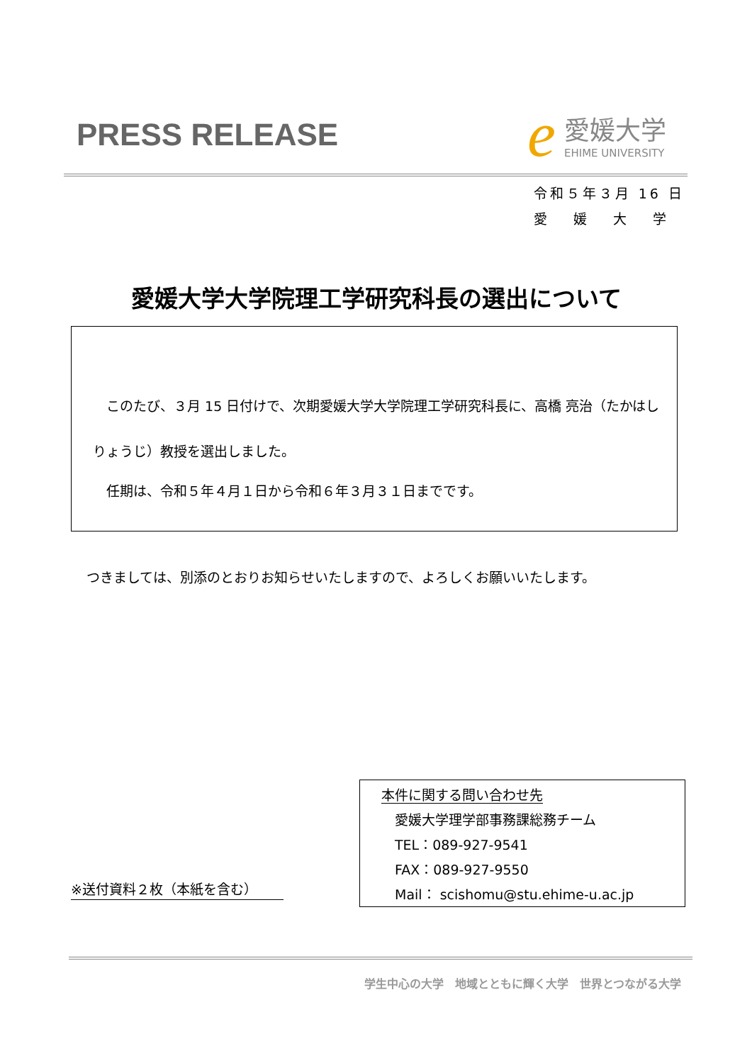PRESS RELEASE
e
愛媛大学
EHIME UNIVERSITY
令和５年３月 16 日
愛　 媛　 大　 学
愛媛大学大学院理工学研究科長の選出について
　このたび、３月 15 日付けで、次期愛媛大学大学院理工学研究科長に、高橋 亮治（たかはし りょうじ）教授を選出しました。
　任期は、令和５年４月１日から令和６年３月３１日までです。
つきましては、別添のとおりお知らせいたしますので、よろしくお願いいたします。
本件に関する問い合わせ先
　愛媛大学理学部事務課総務チーム
　TEL：089-927-9541
　FAX：089-927-9550
　Mail： scishomu@stu.ehime-u.ac.jp
※送付資料２枚（本紙を含む）
学生中心の大学　地域とともに輝く大学　世界とつながる大学